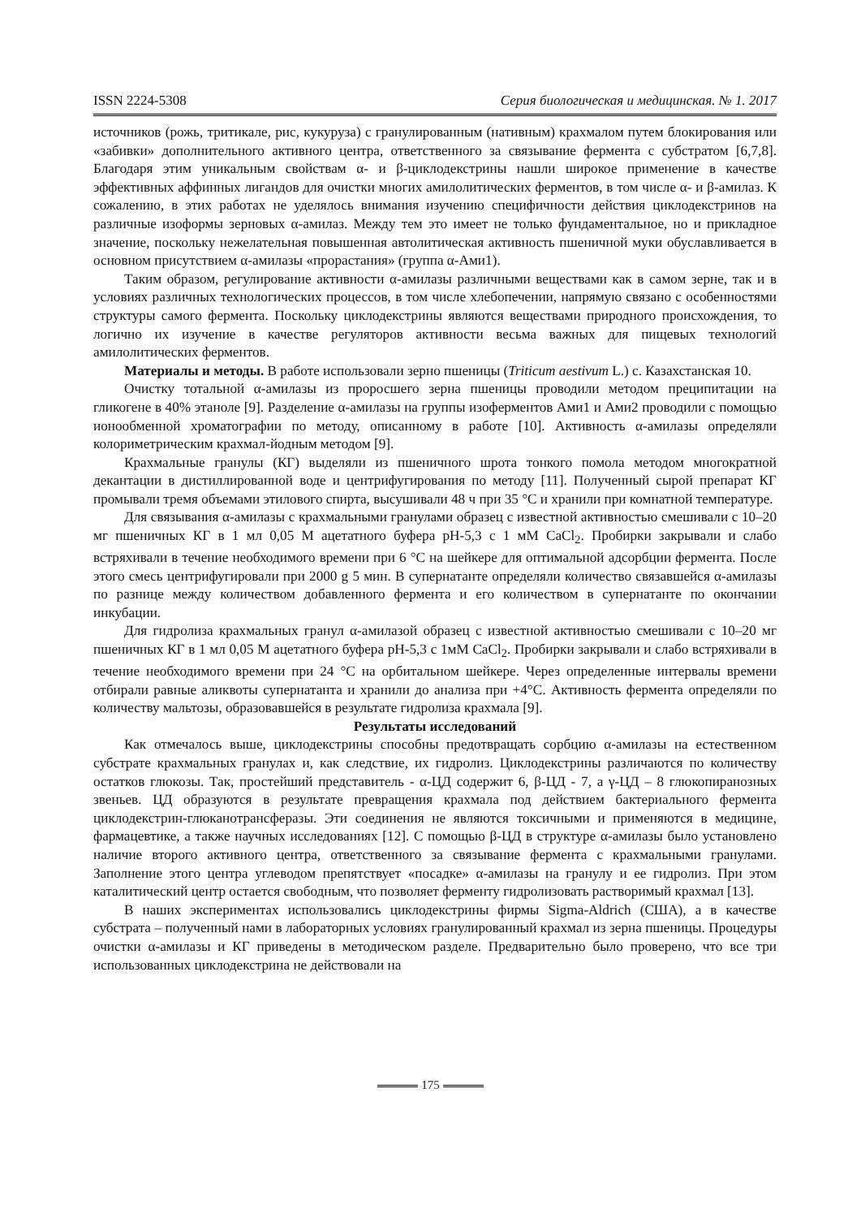ISSN 2224-5308 Серия биологическая и медицинская. № 1. 2017
источников (рожь, тритикале, рис, кукуруза) с гранулированным (нативным) крахмалом путем блокирования или «забивки» дополнительного активного центра, ответственного за связывание фермента с субстратом [6,7,8]. Благодаря этим уникальным свойствам α- и β-циклодекстрины нашли широкое применение в качестве эффективных аффинных лигандов для очистки многих амилолитических ферментов, в том числе α- и β-амилаз. К сожалению, в этих работах не уделялось внимания изучению специфичности действия циклодекстринов на различные изоформы зерновых α-амилаз. Между тем это имеет не только фундаментальное, но и прикладное значение, поскольку нежелательная повышенная автолитическая активность пшеничной муки обуславливается в основном присутствием α-амилазы «прорастания» (группа α-Ами1).
Таким образом, регулирование активности α-амилазы различными веществами как в самом зерне, так и в условиях различных технологических процессов, в том числе хлебопечении, напрямую связано с особенностями структуры самого фермента. Поскольку циклодекстрины являются веществами природного происхождения, то логично их изучение в качестве регуляторов активности весьма важных для пищевых технологий амилолитических ферментов.
Материалы и методы. В работе использовали зерно пшеницы (Triticum aestivum L.) с. Казахстанская 10.
Очистку тотальной α-амилазы из проросшего зерна пшеницы проводили методом преципитации на гликогене в 40% этаноле [9]. Разделение α-амилазы на группы изоферментов Ами1 и Ами2 проводили с помощью ионообменной хроматографии по методу, описанному в работе [10]. Активность α-амилазы определяли колориметрическим крахмал-йодным методом [9].
Крахмальные гранулы (КГ) выделяли из пшеничного шрота тонкого помола методом многократной декантации в дистиллированной воде и центрифугирования по методу [11]. Полученный сырой препарат КГ промывали тремя объемами этилового спирта, высушивали 48 ч при 35 °С и хранили при комнатной температуре.
Для связывания α-амилазы с крахмальными гранулами образец с известной активностью смешивали с 10–20 мг пшеничных КГ в 1 мл 0,05 М ацетатного буфера pH-5,3 с 1 мМ CaCl<sub>2</sub>. Пробирки закрывали и слабо встряхивали в течение необходимого времени при 6 °С на шейкере для оптимальной адсорбции фермента. После этого смесь центрифугировали при 2000 g 5 мин. В супернатанте определяли количество связавшейся α-амилазы по разнице между количеством добавленного фермента и его количеством в супернатанте по окончании инкубации.
Для гидролиза крахмальных гранул α-амилазой образец с известной активностью смешивали с 10–20 мг пшеничных КГ в 1 мл 0,05 М ацетатного буфера pH-5,3 с 1мМ CaCl<sub>2</sub>. Пробирки закрывали и слабо встряхивали в течение необходимого времени при 24 °С на орбитальном шейкере. Через определенные интервалы времени отбирали равные аликвоты супернатанта и хранили до анализа при +4°С. Активность фермента определяли по количеству мальтозы, образовавшейся в результате гидролиза крахмала [9].
Результаты исследований
Как отмечалось выше, циклодекстрины способны предотвращать сорбцию α-амилазы на естественном субстрате крахмальных гранулах и, как следствие, их гидролиз. Циклодекстрины различаются по количеству остатков глюкозы. Так, простейший представитель - α-ЦД содержит 6, β-ЦД - 7, а γ-ЦД – 8 глюкопиранозных звеньев. ЦД образуются в результате превращения крахмала под действием бактериального фермента циклодекстрин-глюканотрансферазы. Эти соединения не являются токсичными и применяются в медицине, фармацевтике, а также научных исследованиях [12]. С помощью β-ЦД в структуре α-амилазы было установлено наличие второго активного центра, ответственного за связывание фермента с крахмальными гранулами. Заполнение этого центра углеводом препятствует «посадке» α-амилазы на гранулу и ее гидролиз. При этом каталитический центр остается свободным, что позволяет ферменту гидролизовать растворимый крахмал [13].
В наших экспериментах использовались циклодекстрины фирмы Sigma-Aldrich (США), а в качестве субстрата – полученный нами в лабораторных условиях гранулированный крахмал из зерна пшеницы. Процедуры очистки α-амилазы и КГ приведены в методическом разделе. Предварительно было проверено, что все три использованных циклодекстрина не действовали на
175